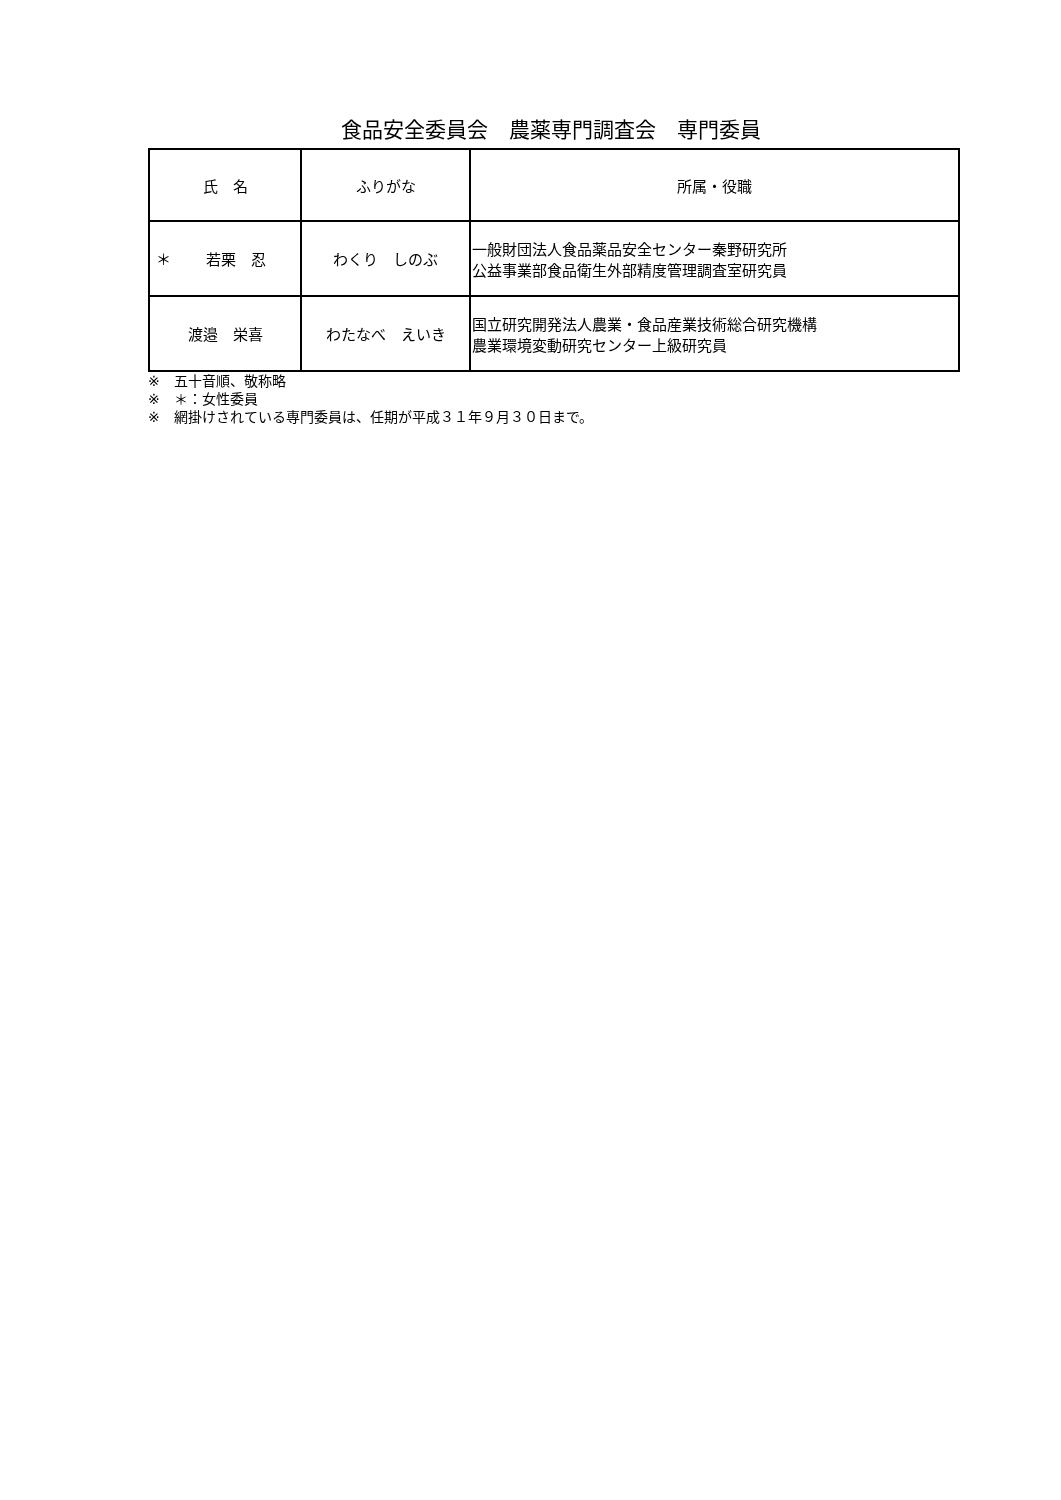食品安全委員会　農薬専門調査会　専門委員
| 氏 名 | ふりがな | 所属・役職 |
| --- | --- | --- |
| ＊ 若栗 忍 | わくり しのぶ | 一般財団法人食品薬品安全センター秦野研究所 公益事業部食品衛生外部精度管理調査室研究員 |
| 渡邉 栄喜 | わたなべ えいき | 国立研究開発法人農業・食品産業技術総合研究機構 農業環境変動研究センター上級研究員 |
※　五十音順、敬称略
※　＊：女性委員
※　網掛けされている専門委員は、任期が平成３１年９月３０日まで。